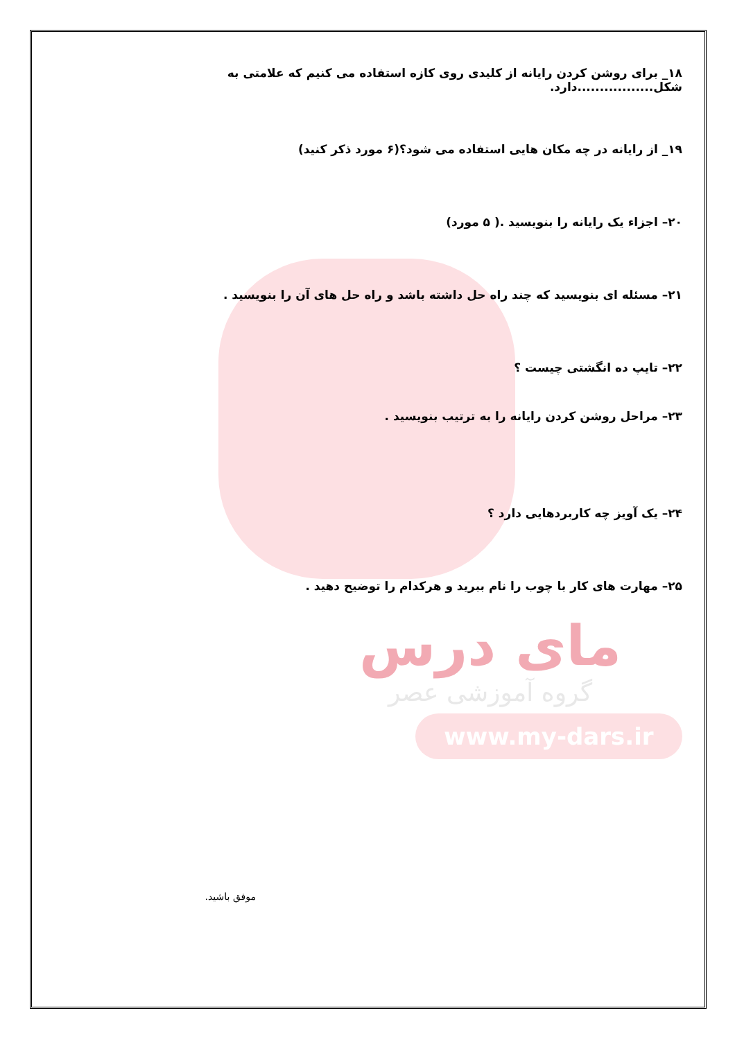۱۸_ برای روشن کردن رایانه از کلیدی روی کازه استفاده می کنیم که علامتی به شکل.................دارد.
۱۹_ از رایانه در چه مکان هایی استفاده می شود؟(۶ مورد ذکر کنید)
۲۰– اجزاء یک رایانه را بنویسید .( ۵ مورد)
۲۱– مسئله ای بنویسید که چند راه حل داشته باشد و راه حل های آن را بنویسید .
۲۲– تایپ ده انگشتی چیست ؟
۲۳– مراحل روشن کردن رایانه را به ترتیب بنویسید .
۲۴– یک آویز چه کاربردهایی دارد ؟
۲۵– مهارت های کار با چوب را نام ببرید و هرکدام را توضیح دهید .
مای درس
گروه آموزشی عصر
www.my-dars.ir
موفق باشید.